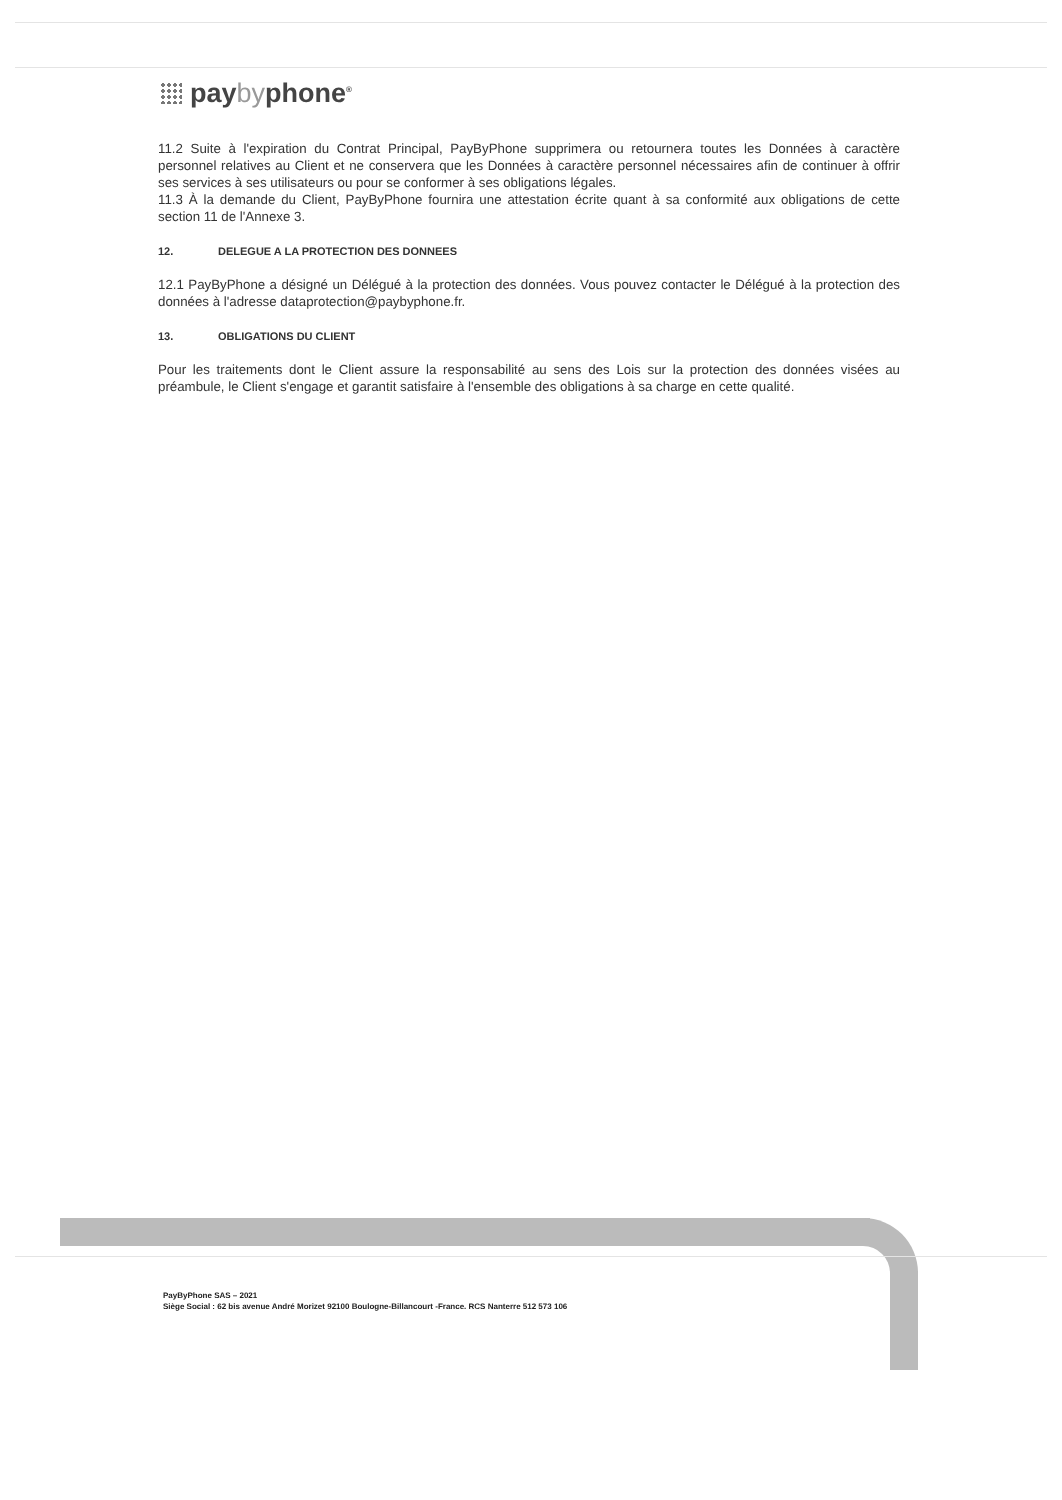paybyphone<sup>®</sup>
11.2 Suite à l'expiration du Contrat Principal, PayByPhone supprimera ou retournera toutes les Données à caractère personnel relatives au Client et ne conservera que les Données à caractère personnel nécessaires afin de continuer à offrir ses services à ses utilisateurs ou pour se conformer à ses obligations légales.
11.3 À la demande du Client, PayByPhone fournira une attestation écrite quant à sa conformité aux obligations de cette section 11 de l'Annexe 3.
12. DELEGUE A LA PROTECTION DES DONNEES
12.1 PayByPhone a désigné un Délégué à la protection des données. Vous pouvez contacter le Délégué à la protection des données à l'adresse dataprotection@paybyphone.fr.
13. OBLIGATIONS DU CLIENT
Pour les traitements dont le Client assure la responsabilité au sens des Lois sur la protection des données visées au préambule, le Client s'engage et garantit satisfaire à l'ensemble des obligations à sa charge en cette qualité.
PayByPhone SAS – 2021
Siège Social : 62 bis avenue André Morizet 92100 Boulogne-Billancourt -France. RCS Nanterre 512 573 106